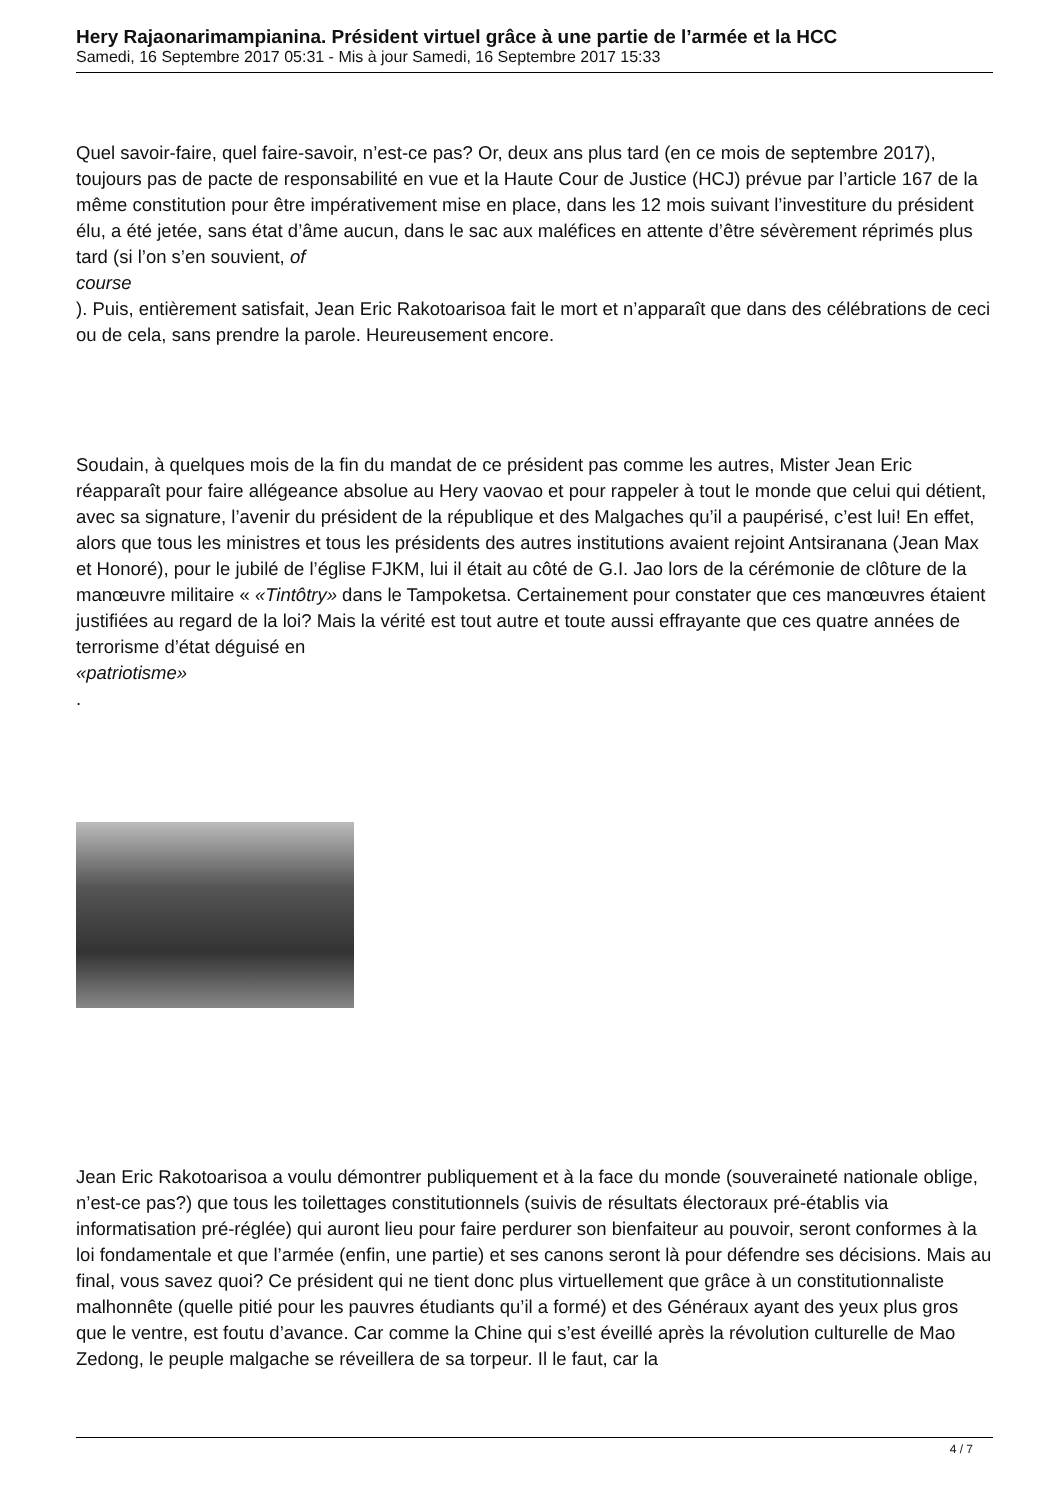Hery Rajaonarimampianina. Président virtuel grâce à une partie de l’armée et la HCC
Samedi, 16 Septembre 2017 05:31 - Mis à jour Samedi, 16 Septembre 2017 15:33
Quel savoir-faire, quel faire-savoir, n’est-ce pas? Or, deux ans plus tard (en ce mois de septembre 2017), toujours pas de pacte de responsabilité en vue et la Haute Cour de Justice (HCJ) prévue par l’article 167 de la même constitution pour être impérativement mise en place, dans les 12 mois suivant l’investiture du président élu, a été jetée, sans état d’âme aucun, dans le sac aux maléfices en attente d’être sévèrement réprimés plus tard (si l’on s’en souvient, of
course
). Puis, entièrement satisfait, Jean Eric Rakotoarisoa fait le mort et n’apparaît que dans des célébrations de ceci ou de cela, sans prendre la parole. Heureusement encore.
Soudain, à quelques mois de la fin du mandat de ce président pas comme les autres, Mister Jean Eric réapparaît pour faire allégeance absolue au Hery vaovao et pour rappeler à tout le monde que celui qui détient, avec sa signature, l’avenir du président de la république et des Malgaches qu’il a paupérisé, c’est lui! En effet, alors que tous les ministres et tous les présidents des autres institutions avaient rejoint Antsiranana (Jean Max et Honoré), pour le jubilé de l’église FJKM, lui il était au côté de G.I. Jao lors de la cérémonie de clôture de la manœuvre militaire « «Tintôtry» dans le Tampoketsa. Certainement pour constater que ces manœuvres étaient justifiées au regard de la loi? Mais la vérité est tout autre et toute aussi effrayante que ces quatre années de terrorisme d’état déguisé en
«patriotisme»
.
Jean Eric Rakotoarisoa a voulu démontrer publiquement et à la face du monde (souveraineté nationale oblige, n’est-ce pas?) que tous les toilettages constitutionnels (suivis de résultats électoraux pré-établis via informatisation pré-réglée) qui auront lieu pour faire perdurer son bienfaiteur au pouvoir, seront conformes à la loi fondamentale et que l’armée (enfin, une partie) et ses canons seront là pour défendre ses décisions. Mais au final, vous savez quoi? Ce président qui ne tient donc plus virtuellement que grâce à un constitutionnaliste malhonnête (quelle pitié pour les pauvres étudiants qu’il a formé) et des Généraux ayant des yeux plus gros que le ventre, est foutu d’avance. Car comme la Chine qui s’est éveillé après la révolution culturelle de Mao Zedong, le peuple malgache se réveillera de sa torpeur. Il le faut, car la
4 / 7